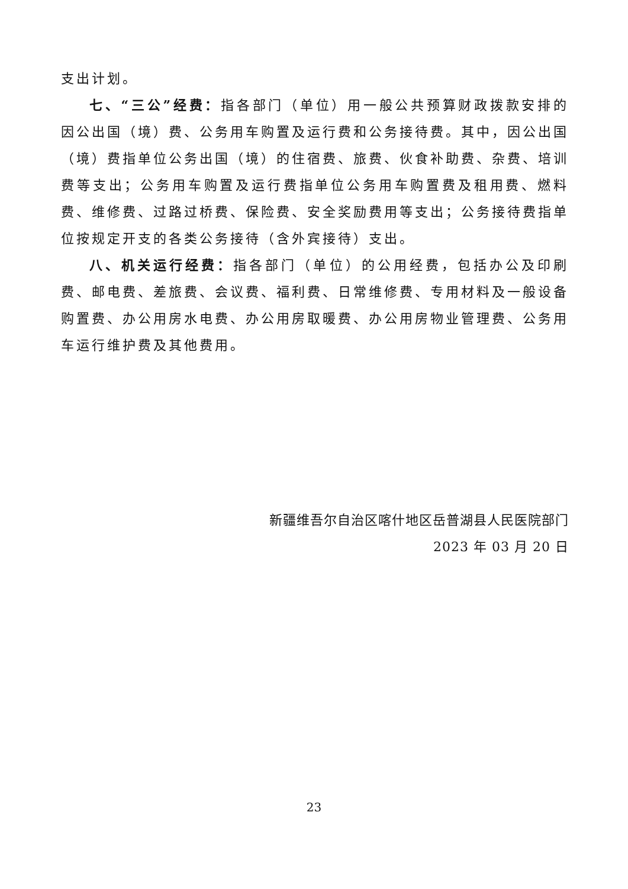支出计划。
七、“三公”经费：指各部门（单位）用一般公共预算财政拨款安排的因公出国（境）费、公务用车购置及运行费和公务接待费。其中，因公出国（境）费指单位公务出国（境）的住宿费、旅费、伙食补助费、杂费、培训费等支出；公务用车购置及运行费指单位公务用车购置费及租用费、燃料费、维修费、过路过桥费、保险费、安全奖励费用等支出；公务接待费指单位按规定开支的各类公务接待（含外宾接待）支出。
八、机关运行经费：指各部门（单位）的公用经费，包括办公及印刷费、邮电费、差旅费、会议费、福利费、日常维修费、专用材料及一般设备购置费、办公用房水电费、办公用房取暖费、办公用房物业管理费、公务用车运行维护费及其他费用。
新疆维吾尔自治区喀什地区岳普湖县人民医院部门
2023 年 03 月 20 日
23